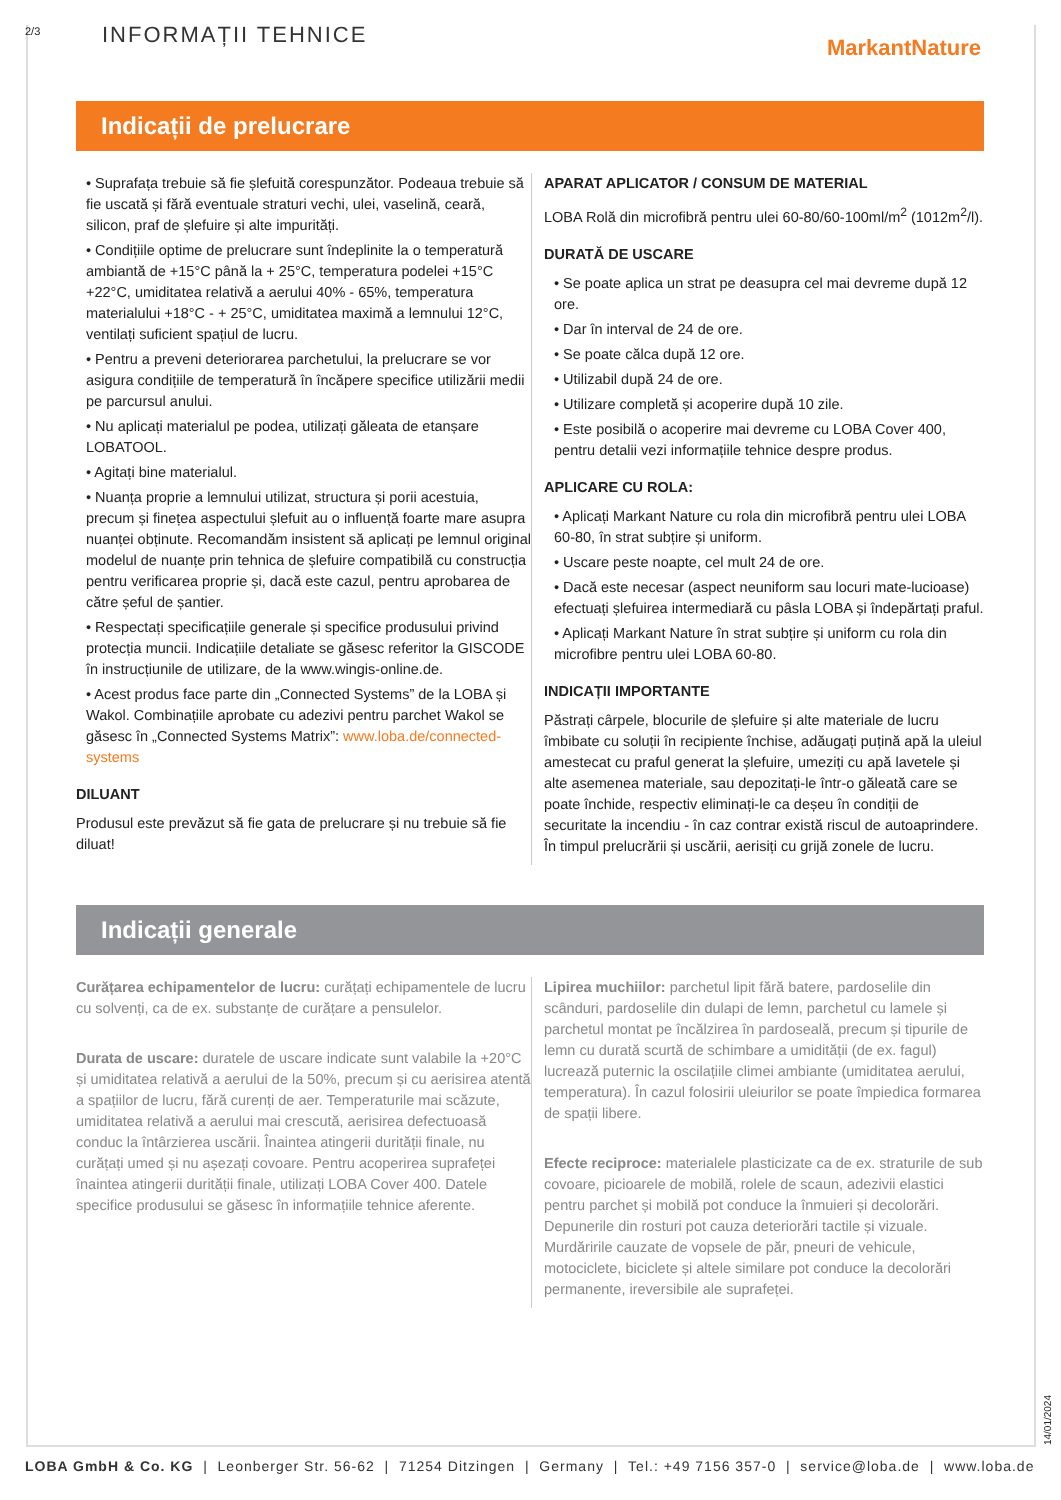2/3 INFORMAȚII TEHNICE MarkantNature
Indicații de prelucrare
• Suprafața trebuie să fie șlefuită corespunzător. Podeaua trebuie să fie uscată și fără eventuale straturi vechi, ulei, vaselină, ceară, silicon, praf de șlefuire și alte impurități.
• Condițiile optime de prelucrare sunt îndeplinite la o temperatură ambiantă de +15°C până la + 25°C, temperatura podelei +15°C +22°C, umiditatea relativă a aerului 40% - 65%, temperatura materialului +18°C - + 25°C, umiditatea maximă a lemnului 12°C, ventilați suficient spațiul de lucru.
• Pentru a preveni deteriorarea parchetului, la prelucrare se vor asigura condițiile de temperatură în încăpere specifice utilizării medii pe parcursul anului.
• Nu aplicați materialul pe podea, utilizați găleata de etanșare LOBATOOL.
• Agitați bine materialul.
• Nuanța proprie a lemnului utilizat, structura și porii acestuia, precum și finețea aspectului șlefuit au o influență foarte mare asupra nuanței obținute. Recomandăm insistent să aplicați pe lemnul original modelul de nuanțe prin tehnica de șlefuire compatibilă cu construcția pentru verificarea proprie și, dacă este cazul, pentru aprobarea de către șeful de șantier.
• Respectați specificațiile generale și specifice produsului privind protecția muncii. Indicațiile detaliate se găsesc referitor la GISCODE în instrucțiunile de utilizare, de la www.wingis-online.de.
• Acest produs face parte din „Connected Systems” de la LOBA și Wakol. Combinațiile aprobate cu adezivi pentru parchet Wakol se găsesc în „Connected Systems Matrix”: www.loba.de/connected-systems
DILUANT
Produsul este prevăzut să fie gata de prelucrare și nu trebuie să fie diluat!
APARAT APLICATOR / CONSUM DE MATERIAL
LOBA Rolă din microfibră pentru ulei 60-80/60-100ml/m<sup>2</sup> (1012m<sup>2</sup>/l).
DURATĂ DE USCARE
• Se poate aplica un strat pe deasupra cel mai devreme după 12 ore.
• Dar în interval de 24 de ore.
• Se poate călca după 12 ore.
• Utilizabil după 24 de ore.
• Utilizare completă și acoperire după 10 zile.
• Este posibilă o acoperire mai devreme cu LOBA Cover 400, pentru detalii vezi informațiile tehnice despre produs.
APLICARE CU ROLA:
• Aplicați Markant Nature cu rola din microfibră pentru ulei LOBA 60-80, în strat subțire și uniform.
• Uscare peste noapte, cel mult 24 de ore.
• Dacă este necesar (aspect neuniform sau locuri mate-lucioase) efectuați șlefuirea intermediară cu pâsla LOBA și îndepărtați praful.
• Aplicați Markant Nature în strat subțire și uniform cu rola din microfibre pentru ulei LOBA 60-80.
INDICAȚII IMPORTANTE
Păstrați cârpele, blocurile de șlefuire și alte materiale de lucru îmbibate cu soluții în recipiente închise, adăugați puțină apă la uleiul amestecat cu praful generat la șlefuire, umeziți cu apă lavetele și alte asemenea materiale, sau depozitați-le într-o găleată care se poate închide, respectiv eliminați-le ca deșeu în condiții de securitate la incendiu - în caz contrar există riscul de autoaprindere. În timpul prelucrării și uscării, aerisiți cu grijă zonele de lucru.
Indicații generale
Curățarea echipamentelor de lucru: curățați echipamentele de lucru cu solvenți, ca de ex. substanțe de curățare a pensulelor.
Durata de uscare: duratele de uscare indicate sunt valabile la +20°C și umiditatea relativă a aerului de la 50%, precum și cu aerisirea atentă a spațiilor de lucru, fără curenți de aer. Temperaturile mai scăzute, umiditatea relativă a aerului mai crescută, aerisirea defectuoasă conduc la întârzierea uscării. Înaintea atingerii durității finale, nu curățați umed și nu așezați covoare. Pentru acoperirea suprafeței înaintea atingerii durității finale, utilizați LOBA Cover 400. Datele specifice produsului se găsesc în informațiile tehnice aferente.
Lipirea muchiilor: parchetul lipit fără batere, pardoselile din scânduri, pardoselile din dulapi de lemn, parchetul cu lamele și parchetul montat pe încălzirea în pardoseală, precum și tipurile de lemn cu durată scurtă de schimbare a umidității (de ex. fagul) lucrează puternic la oscilațiile climei ambiante (umiditatea aerului, temperatura). În cazul folosirii uleiurilor se poate împiedica formarea de spații libere.
Efecte reciproce: materialele plasticizate ca de ex. straturile de sub covoare, picioarele de mobilă, rolele de scaun, adezivii elastici pentru parchet și mobilă pot conduce la înmuieri și decolorări. Depunerile din rosturi pot cauza deteriorări tactile și vizuale. Murdăririle cauzate de vopsele de păr, pneuri de vehicule, motociclete, biciclete și altele similare pot conduce la decolorări permanente, ireversibile ale suprafeței.
14/01/2024
LOBA GmbH & Co. KG | Leonberger Str. 56-62 | 71254 Ditzingen | Germany | Tel.: +49 7156 357-0 | service@loba.de | www.loba.de